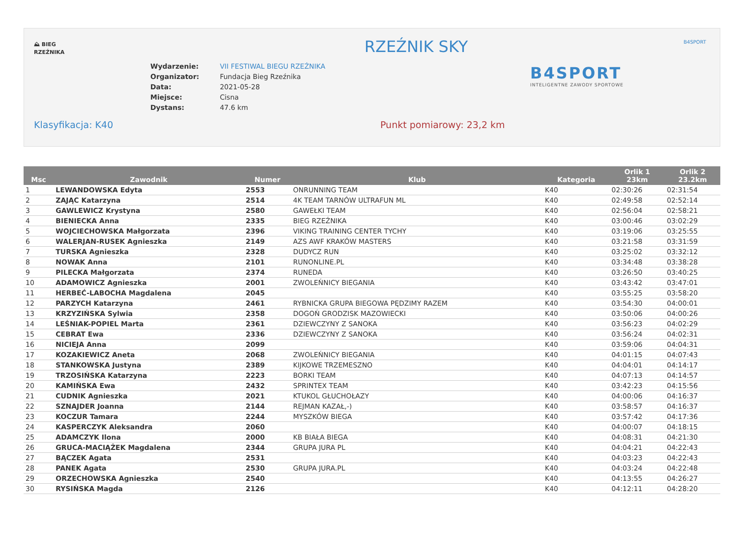⛰ BIEG RZEŹNIKA
RZEŹNIK SKY B4SPORT
| Wydarzenie: | VII FESTIWAL BIEGU RZEŹNIKA |
| Organizator: | Fundacja Bieg Rzeźnika |
| Data: | 2021-05-28 |
| Miejsce: | Cisna |
| Dystans: | 47.6 km |
B4SPORT
INTELIGENTNE ZAWODY SPORTOWE
Klasyfikacja: K40 Punkt pomiarowy: 23,2 km
| Msc | Zawodnik | Numer | Klub | Kategoria | Orlik 1 23km | Orlik 2 23.2km |
| --- | --- | --- | --- | --- | --- | --- |
| 1 | LEWANDOWSKA Edyta | 2553 | ONRUNNING TEAM | K40 | 02:30:26 | 02:31:54 |
| 2 | ZAJĄC Katarzyna | 2514 | 4K TEAM TARNÓW ULTRAFUN ML | K40 | 02:49:58 | 02:52:14 |
| 3 | GAWLEWICZ Krystyna | 2580 | GAWEŁKI TEAM | K40 | 02:56:04 | 02:58:21 |
| 4 | BIENIECKA Anna | 2335 | BIEG RZEŹNIKA | K40 | 03:00:46 | 03:02:29 |
| 5 | WOJCIECHOWSKA Małgorzata | 2396 | VIKING TRAINING CENTER TYCHY | K40 | 03:19:06 | 03:25:55 |
| 6 | WALERJAN-RUSEK Agnieszka | 2149 | AZS AWF KRAKÓW MASTERS | K40 | 03:21:58 | 03:31:59 |
| 7 | TURSKA Agnieszka | 2328 | DUDYCZ RUN | K40 | 03:25:02 | 03:32:12 |
| 8 | NOWAK Anna | 2101 | RUNONLINE.PL | K40 | 03:34:48 | 03:38:28 |
| 9 | PILECKA Małgorzata | 2374 | RUNEDA | K40 | 03:26:50 | 03:40:25 |
| 10 | ADAMOWICZ Agnieszka | 2001 | ZWOLEŃNICY BIEGANIA | K40 | 03:43:42 | 03:47:01 |
| 11 | HERBEĆ-LABOCHA Magdalena | 2045 | | K40 | 03:55:25 | 03:58:20 |
| 12 | PARZYCH Katarzyna | 2461 | RYBNICKA GRUPA BIEGOWA PĘDZIMY RAZEM | K40 | 03:54:30 | 04:00:01 |
| 13 | KRZYZIŃSKA Sylwia | 2358 | DOGOŃ GRODZISK MAZOWIECKI | K40 | 03:50:06 | 04:00:26 |
| 14 | LEŚNIAK-POPIEL Marta | 2361 | DZIEWCZYNY Z SANOKA | K40 | 03:56:23 | 04:02:29 |
| 15 | CEBRAT Ewa | 2336 | DZIEWCZYNY Z SANOKA | K40 | 03:56:24 | 04:02:31 |
| 16 | NICIEJA Anna | 2099 | | K40 | 03:59:06 | 04:04:31 |
| 17 | KOZAKIEWICZ Aneta | 2068 | ZWOLEŃNICY BIEGANIA | K40 | 04:01:15 | 04:07:43 |
| 18 | STANKOWSKA Justyna | 2389 | KIJKOWE TRZEMESZNO | K40 | 04:04:01 | 04:14:17 |
| 19 | TRZOSIŃSKA Katarzyna | 2223 | BORKI TEAM | K40 | 04:07:13 | 04:14:57 |
| 20 | KAMIŃSKA Ewa | 2432 | SPRINTEX TEAM | K40 | 03:42:23 | 04:15:56 |
| 21 | CUDNIK Agnieszka | 2021 | KTUKOL GŁUCHOŁAZY | K40 | 04:00:06 | 04:16:37 |
| 22 | SZNAJDER Joanna | 2144 | REJMAN KAZAŁ,-) | K40 | 03:58:57 | 04:16:37 |
| 23 | KOCZUR Tamara | 2244 | MYSZKÓW BIEGA | K40 | 03:57:42 | 04:17:36 |
| 24 | KASPERCZYK Aleksandra | 2060 | | K40 | 04:00:07 | 04:18:15 |
| 25 | ADAMCZYK Ilona | 2000 | KB BIAŁA BIEGA | K40 | 04:08:31 | 04:21:30 |
| 26 | GRUCA-MACIĄŻEK Magdalena | 2344 | GRUPA JURA PL | K40 | 04:04:21 | 04:22:43 |
| 27 | BĄCZEK Agata | 2531 | | K40 | 04:03:23 | 04:22:43 |
| 28 | PANEK Agata | 2530 | GRUPA JURA.PL | K40 | 04:03:24 | 04:22:48 |
| 29 | ORZECHOWSKA Agnieszka | 2540 | | K40 | 04:13:55 | 04:26:27 |
| 30 | RYSIŃSKA Magda | 2126 | | K40 | 04:12:11 | 04:28:20 |